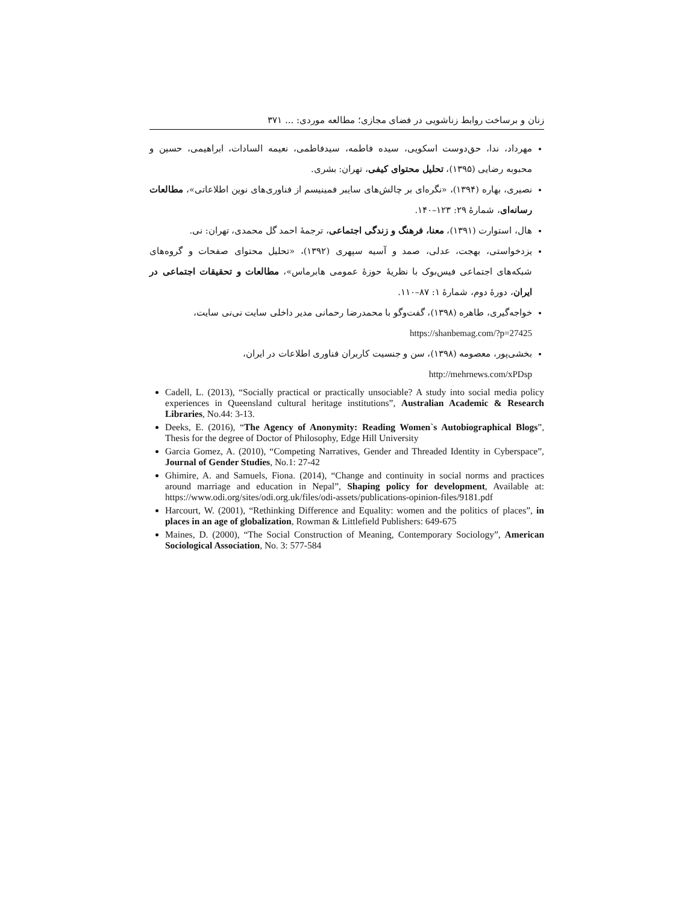زنان و برساخت روابط زناشویی در فضای مجازی؛ مطالعه موردی: ... ۳۷۱
مهرداد، ندا، حق‌دوست اسکویی، سیده فاطمه، سیدفاطمی، نعیمه السادات، ابراهیمی، حسین و محبوبه رضایی (۱۳۹۵)، تحلیل محتوای کیفی، تهران: بشری.
نصیری، بهاره (۱۳۹۴)، «نگره‌ای بر چالش‌های سایبر فمینیسم از فناوری‌های نوین اطلاعاتی»، مطالعات رسانه‌ای، شمارهٔ ۲۹: ۱۲۳–۱۴۰.
هال، استوارت (۱۳۹۱)، معنا، فرهنگ و زندگی اجتماعی، ترجمهٔ احمد گل محمدی، تهران: نی.
یزدخواستی، بهجت، عدلی، صمد و آسیه سپهری (۱۳۹۲)، «تحلیل محتوای صفحات و گروه‌های شبکه‌های اجتماعی فیس‌بوک با نظریهٔ حوزهٔ عمومی هابرماس»، مطالعات و تحقیقات اجتماعی در ایران، دورهٔ دوم، شمارهٔ ۱: ۸۷–۱۱۰.
خواجه‌گیری، طاهره (۱۳۹۸)، گفت‌وگو با محمدرضا رحمانی مدیر داخلی سایت نی‌نی سایت،
https://shanbemag.com/?p=27425
بخشی‌پور، معصومه (۱۳۹۸)، سن و جنسیت کاربران فناوری اطلاعات در ایران،
http://mehrnews.com/xPDsp
Cadell, L. (2013), “Socially practical or practically unsociable? A study into social media policy experiences in Queensland cultural heritage institutions”, Australian Academic & Research Libraries, No.44: 3-13.
Deeks, E. (2016), “The Agency of Anonymity: Reading Women`s Autobiographical Blogs”, Thesis for the degree of Doctor of Philosophy, Edge Hill University
Garcia Gomez, A. (2010), “Competing Narratives, Gender and Threaded Identity in Cyberspace”, Journal of Gender Studies, No.1: 27-42
Ghimire, A. and Samuels, Fiona. (2014), “Change and continuity in social norms and practices around marriage and education in Nepal”, Shaping policy for development, Available at: https://www.odi.org/sites/odi.org.uk/files/odi-assets/publications-opinion-files/9181.pdf
Harcourt, W. (2001), “Rethinking Difference and Equality: women and the politics of places”, in places in an age of globalization, Rowman & Littlefield Publishers: 649-675
Maines, D. (2000), “The Social Construction of Meaning, Contemporary Sociology”, American Sociological Association, No. 3: 577-584